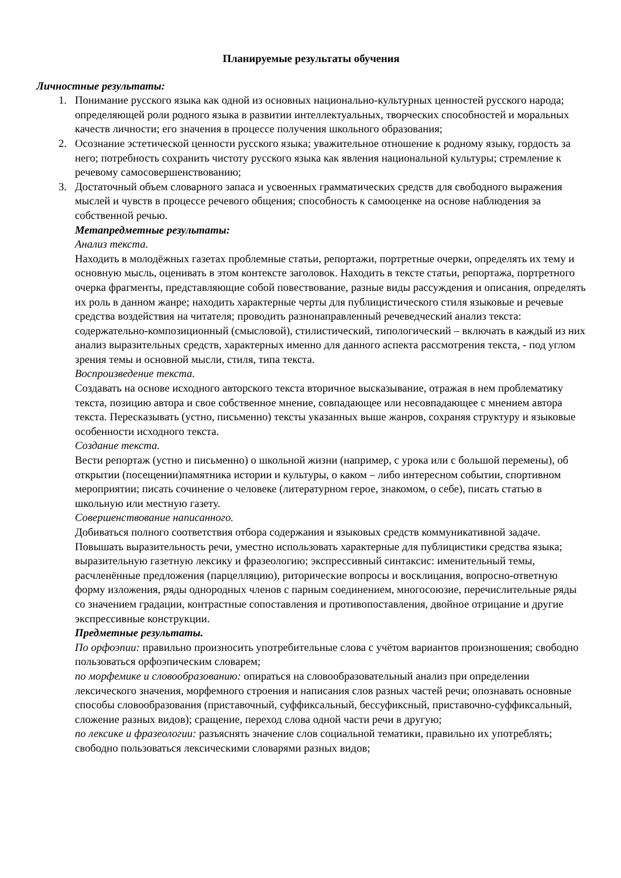Планируемые результаты обучения
Личностные результаты:
1. Понимание русского языка как одной из основных национально-культурных ценностей русского народа; определяющей роли родного языка в развитии интеллектуальных, творческих способностей и моральных качеств личности; его значения в процессе получения школьного образования;
2. Осознание эстетической ценности русского языка; уважительное отношение к родному языку, гордость за него; потребность сохранить чистоту русского языка как явления национальной культуры; стремление к речевому самосовершенствованию;
3. Достаточный объем словарного запаса и усвоенных грамматических средств для свободного выражения мыслей и чувств в процессе речевого общения; способность к самооценке на основе наблюдения за собственной речью.
Метапредметные результаты:
Анализ текста.
Находить в молодёжных газетах проблемные статьи, репортажи, портретные очерки, определять их тему и основную мысль, оценивать в этом контексте заголовок. Находить в тексте статьи, репортажа, портретного очерка фрагменты, представляющие собой повествование, разные виды рассуждения и описания, определять их роль в данном жанре; находить характерные черты для публицистического стиля языковые и речевые средства воздействия на читателя; проводить разнонаправленный речеведческий анализ текста: содержательно-композиционный (смысловой), стилистический, типологический – включать в каждый из них анализ выразительных средств, характерных именно для данного аспекта рассмотрения текста, - под углом зрения темы и основной мысли, стиля, типа текста.
Воспроизведение текста.
Создавать на основе исходного авторского текста вторичное высказывание, отражая в нем проблематику текста, позицию автора и свое собственное мнение, совпадающее или несовпадающее с мнением автора текста. Пересказывать (устно, письменно) тексты указанных выше жанров, сохраняя структуру и языковые особенности исходного текста.
Создание текста.
Вести репортаж (устно и письменно) о школьной жизни (например, с урока или с большой перемены), об открытии (посещении)памятника истории и культуры, о каком – либо интересном событии, спортивном мероприятии; писать сочинение о человеке (литературном герое, знакомом, о себе), писать статью в школьную или местную газету.
Совершенствование написанного.
Добиваться полного соответствия отбора содержания и языковых средств коммуникативной задаче. Повышать выразительность речи, уместно использовать характерные для публицистики средства языка; выразительную газетную лексику и фразеологию; экспрессивный синтаксис: именительный темы, расчленённые предложения (парцелляцию), риторические вопросы и восклицания, вопросно-ответную форму изложения, ряды однородных членов с парным соединением, многосоюзие, перечислительные ряды со значением градации, контрастные сопоставления и противопоставления, двойное отрицание и другие экспрессивные конструкции.
Предметные результаты.
По орфоэпии: правильно произносить употребительные слова с учётом вариантов произношения; свободно пользоваться орфоэпическим словарем;
по морфемике и словообразованию: опираться на словообразовательный анализ при определении лексического значения, морфемного строения и написания слов разных частей речи; опознавать основные способы словообразования (приставочный, суффиксальный, бессуфиксный, приставочно-суффиксальный, сложение разных видов); сращение, переход слова одной части речи в другую;
по лексике и фразеологии: разъяснять значение слов социальной тематики, правильно их употреблять; свободно пользоваться лексическими словарями разных видов;